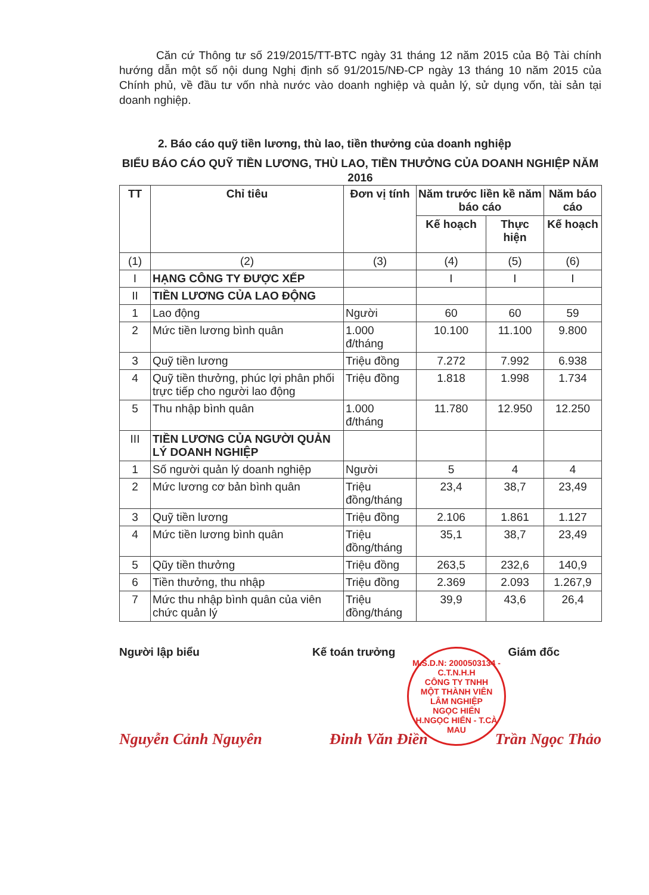Căn cứ Thông tư số 219/2015/TT-BTC ngày 31 tháng 12 năm 2015 của Bộ Tài chính hướng dẫn một số nội dung Nghị định số 91/2015/NĐ-CP ngày 13 tháng 10 năm 2015 của Chính phủ, về đầu tư vốn nhà nước vào doanh nghiệp và quản lý, sử dụng vốn, tài sản tại doanh nghiệp.
2. Báo cáo quỹ tiền lương, thù lao, tiền thưởng của doanh nghiệp
BIỂU BÁO CÁO QUỸ TIỀN LƯƠNG, THÙ LAO, TIỀN THƯỞNG CỦA DOANH NGHIỆP NĂM 2016
| TT | Chỉ tiêu | Đơn vị tính | Năm trước liền kề năm báo cáo | | Năm báo cáo |
| --- | --- | --- | --- | --- | --- |
| | | | Kế hoạch | Thực hiện | Kế hoạch |
| (1) | (2) | (3) | (4) | (5) | (6) |
| I | HẠNG CÔNG TY ĐƯỢC XẾP | | I | I | I |
| II | TIỀN LƯƠNG CỦA LAO ĐỘNG | | | | |
| 1 | Lao động | Người | 60 | 60 | 59 |
| 2 | Mức tiền lương bình quân | 1.000 đ/tháng | 10.100 | 11.100 | 9.800 |
| 3 | Quỹ tiền lương | Triệu đồng | 7.272 | 7.992 | 6.938 |
| 4 | Quỹ tiền thưởng, phúc lợi phân phối trực tiếp cho người lao động | Triệu đồng | 1.818 | 1.998 | 1.734 |
| 5 | Thu nhập bình quân | 1.000 đ/tháng | 11.780 | 12.950 | 12.250 |
| III | TIỀN LƯƠNG CỦA NGƯỜI QUẢN LÝ DOANH NGHIỆP | | | | |
| 1 | Số người quản lý doanh nghiệp | Người | 5 | 4 | 4 |
| 2 | Mức lương cơ bản bình quân | Triệu đồng/tháng | 23,4 | 38,7 | 23,49 |
| 3 | Quỹ tiền lương | Triệu đồng | 2.106 | 1.861 | 1.127 |
| 4 | Mức tiền lương bình quân | Triệu đồng/tháng | 35,1 | 38,7 | 23,49 |
| 5 | Qũy tiền thưởng | Triệu đồng | 263,5 | 232,6 | 140,9 |
| 6 | Tiền thưởng, thu nhập | Triệu đồng | 2.369 | 2.093 | 1.267,9 |
| 7 | Mức thu nhập bình quân của viên chức quản lý | Triệu đồng/tháng | 39,9 | 43,6 | 26,4 |
Người lập biểu Kế toán trưởng Giám đốc
M.S.D.N: 2000503134 - C.T.N.H.H
CÔNG TY TNHH
MỘT THÀNH VIÊN
LÂM NGHIỆP
NGỌC HIỂN
H.NGỌC HIỂN - T.CÀ MAU
Nguyễn Cảnh Nguyên Đinh Văn Điền Trần Ngọc Thảo